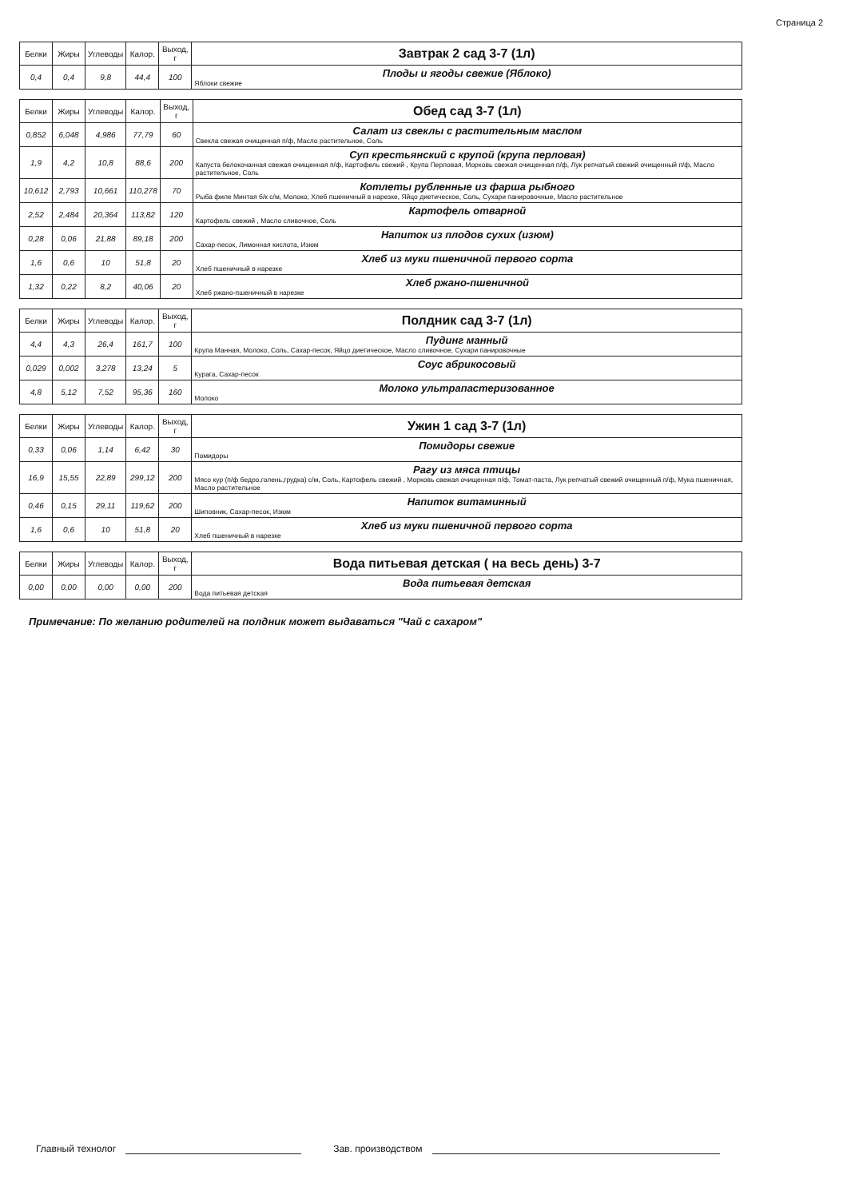Страница 2
| Белки | Жиры | Углеводы | Калор. | Выход, г | Завтрак 2 сад 3-7 (1л) |
| 0,4 | 0,4 | 9,8 | 44,4 | 100 | Плоды и ягоды свежие (Яблоко) Яблоки свежие |
| Белки | Жиры | Углеводы | Калор. | Выход, г | Обед сад 3-7 (1л) |
| 0,852 | 6,048 | 4,986 | 77,79 | 60 | Салат из свеклы с растительным маслом Свекла свежая очищенная п/ф, Масло растительное, Соль |
| 1,9 | 4,2 | 10,8 | 88,6 | 200 | Суп крестьянский с крупой (крупа перловая) Капуста белокочанная свежая очищенная п/ф, Картофель свежий , Крупа Перловая, Морковь свежая очищенная п/ф, Лук репчатый свежий очищенный п/ф, Масло растительное, Соль |
| 10,612 | 2,793 | 10,661 | 110,278 | 70 | Котлеты рубленные из фарша рыбного Рыба филе Минтая б/к с/м, Молоко, Хлеб пшеничный в нарезке, Яйцо диетическое, Соль, Сухари панировочные, Масло растительное |
| 2,52 | 2,484 | 20,364 | 113,82 | 120 | Картофель отварной Картофель свежий , Масло сливочное, Соль |
| 0,28 | 0,06 | 21,88 | 89,18 | 200 | Напиток из плодов сухих (изюм) Сахар-песок, Лимонная кислота, Изюм |
| 1,6 | 0,6 | 10 | 51,8 | 20 | Хлеб из муки пшеничной первого сорта Хлеб пшеничный в нарезке |
| 1,32 | 0,22 | 8,2 | 40,06 | 20 | Хлеб ржано-пшеничной Хлеб ржано-пшеничный в нарезке |
| Белки | Жиры | Углеводы | Калор. | Выход, г | Полдник сад 3-7 (1л) |
| 4,4 | 4,3 | 26,4 | 161,7 | 100 | Пудинг манный Крупа Манная, Молоко, Соль, Сахар-песок, Яйцо диетическое, Масло сливочное, Сухари панировочные |
| 0,029 | 0,002 | 3,278 | 13,24 | 5 | Соус абрикосовый Курага, Сахар-песок |
| 4,8 | 5,12 | 7,52 | 95,36 | 160 | Молоко ультрапастеризованное Молоко |
| Белки | Жиры | Углеводы | Калор. | Выход, г | Ужин 1 сад 3-7 (1л) |
| 0,33 | 0,06 | 1,14 | 6,42 | 30 | Помидоры свежие Помидоры |
| 16,9 | 15,55 | 22,89 | 299,12 | 200 | Рагу из мяса птицы Мясо кур (п/ф бедро,голень,грудка) с/м, Соль, Картофель свежий , Морковь свежая очищенная п/ф, Томат-паста, Лук репчатый свежий очищенный п/ф, Мука пшеничная, Масло растительное |
| 0,46 | 0,15 | 29,11 | 119,62 | 200 | Напиток витаминный Шиповник, Сахар-песок, Изюм |
| 1,6 | 0,6 | 10 | 51,8 | 20 | Хлеб из муки пшеничной первого сорта Хлеб пшеничный в нарезке |
| Белки | Жиры | Углеводы | Калор. | Выход, г | Вода питьевая детская ( на весь день) 3-7 |
| 0,00 | 0,00 | 0,00 | 0,00 | 200 | Вода питьевая детская Вода питьевая детская |
Примечание: По желанию родителей на полдник может выдаваться "Чай с сахаром"
Главный технолог Зав. производством